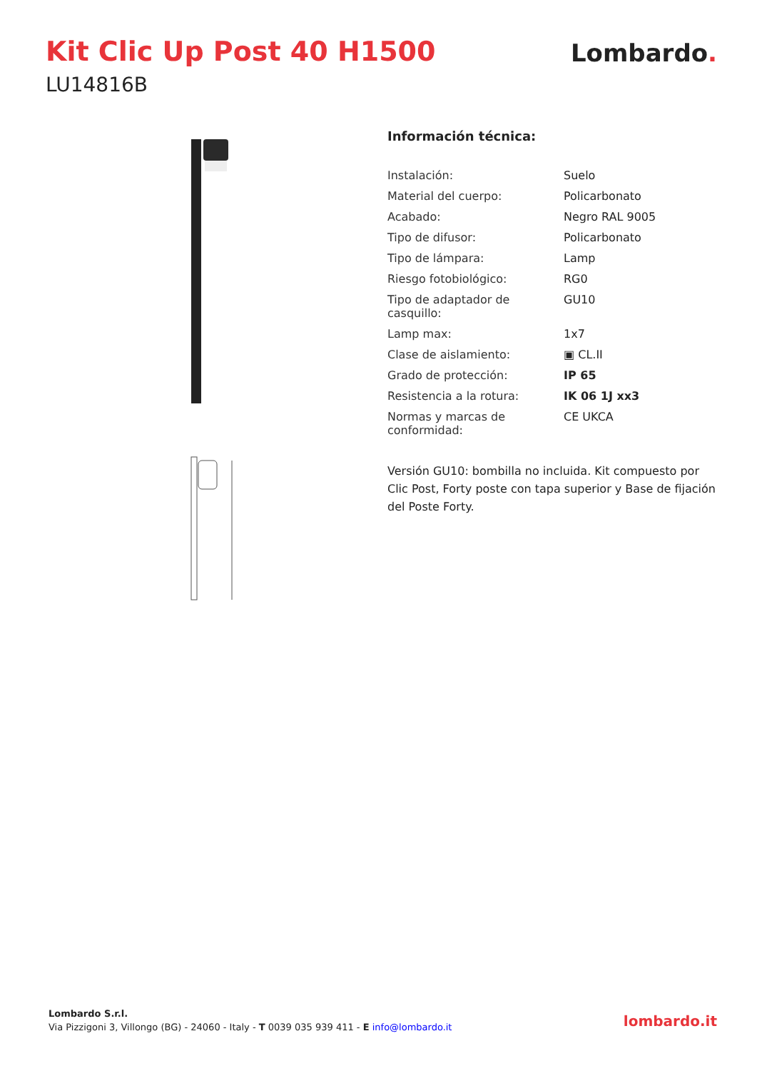Kit Clic Up Post 40 H1500
LU14816B
Lombardo.
Información técnica:
| Instalación: | Suelo |
| Material del cuerpo: | Policarbonato |
| Acabado: | Negro RAL 9005 |
| Tipo de difusor: | Policarbonato |
| Tipo de lámpara: | Lamp |
| Riesgo fotobiológico: | RG0 |
| Tipo de adaptador de casquillo: | GU10 |
| Lamp max: | 1x7 |
| Clase de aislamiento: | ▣ CL.II |
| Grado de protección: | IP 65 |
| Resistencia a la rotura: | IK 06 1J xx3 |
| Normas y marcas de conformidad: | CE UKCA |
Versión GU10: bombilla no incluida. Kit compuesto por Clic Post, Forty poste con tapa superior y Base de fijación del Poste Forty.
Lombardo S.r.l.
Via Pizzigoni 3, Villongo (BG) - 24060 - Italy - T 0039 035 939 411 - E info@lombardo.it
lombardo.it